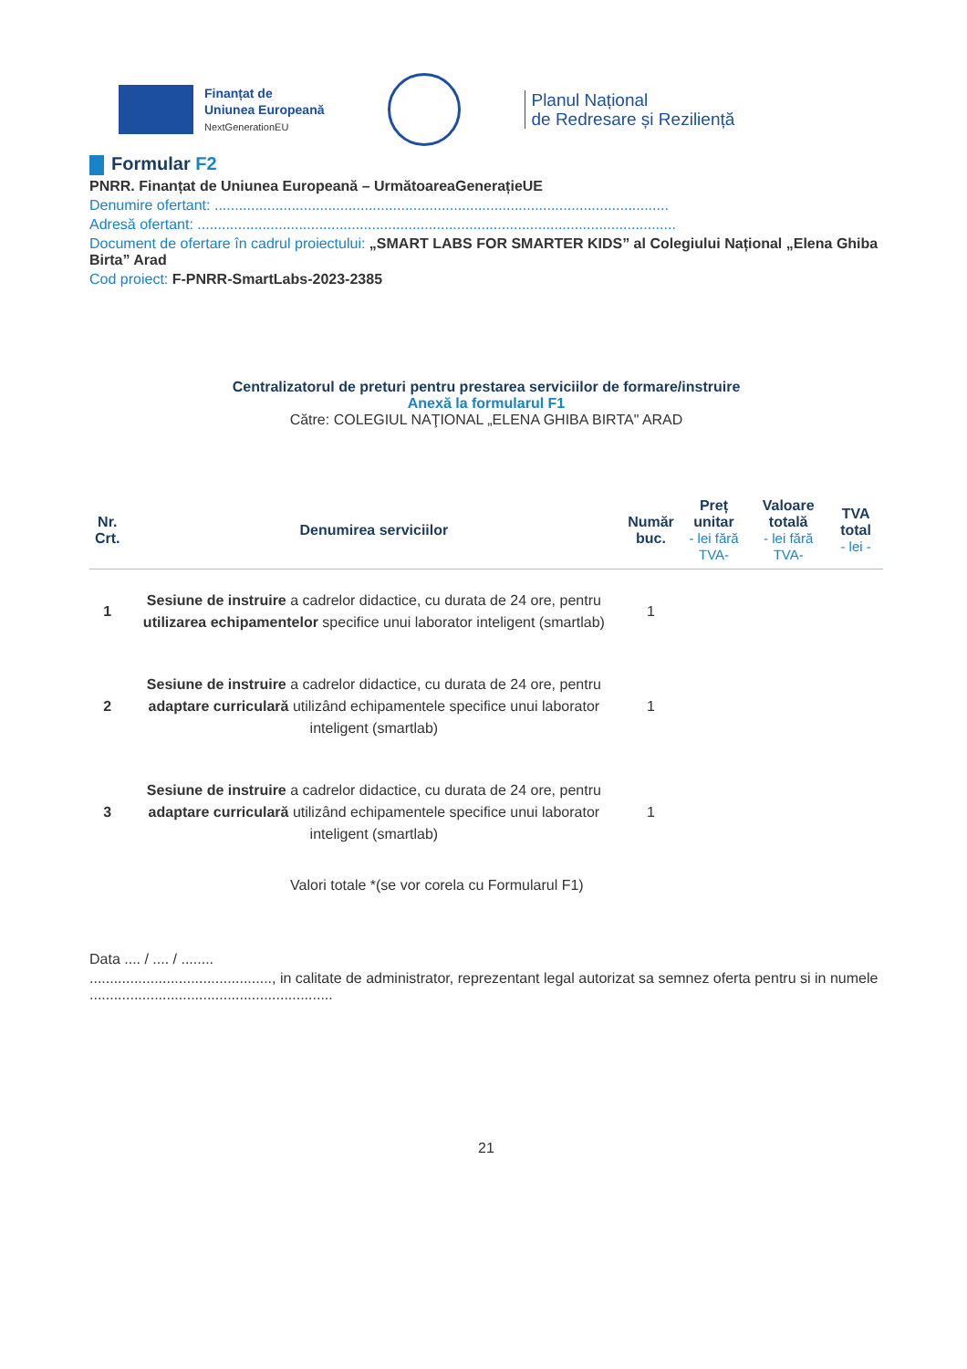Finanțat de
Uniunea Europeană
NextGenerationEU
Planul Național
de Redresare și Reziliență
Formular F2
PNRR. Finanțat de Uniunea Europeană – UrmătoareaGenerațieUE
Denumire ofertant: ................................................................................................................
Adresă ofertant: ......................................................................................................................
Document de ofertare în cadrul proiectului: „SMART LABS FOR SMARTER KIDS” al Colegiului Național „Elena Ghiba Birta” Arad
Cod proiect: F-PNRR-SmartLabs-2023-2385
Centralizatorul de preturi pentru prestarea serviciilor de formare/instruire
Anexă la formularul F1
Către: COLEGIUL NAŢIONAL „ELENA GHIBA BIRTA" ARAD
| Nr. Crt. | Denumirea serviciilor | Număr buc. | Preț unitar - lei fără TVA- | Valoare totală - lei fără TVA- | TVA total - lei - |
| --- | --- | --- | --- | --- | --- |
| 1 | Sesiune de instruire a cadrelor didactice, cu durata de 24 ore, pentru utilizarea echipamentelor specifice unui laborator inteligent (smartlab) | 1 | | | |
| 2 | Sesiune de instruire a cadrelor didactice, cu durata de 24 ore, pentru adaptare curriculară utilizând echipamentele specifice unui laborator inteligent (smartlab) | 1 | | | |
| 3 | Sesiune de instruire a cadrelor didactice, cu durata de 24 ore, pentru adaptare curriculară utilizând echipamentele specifice unui laborator inteligent (smartlab) | 1 | | | |
| | Valori totale *(se vor corela cu Formularul F1) | | | | |
Data .... / .... / ........
............................................., in calitate de administrator, reprezentant legal autorizat sa semnez oferta pentru si in numele ............................................................
21